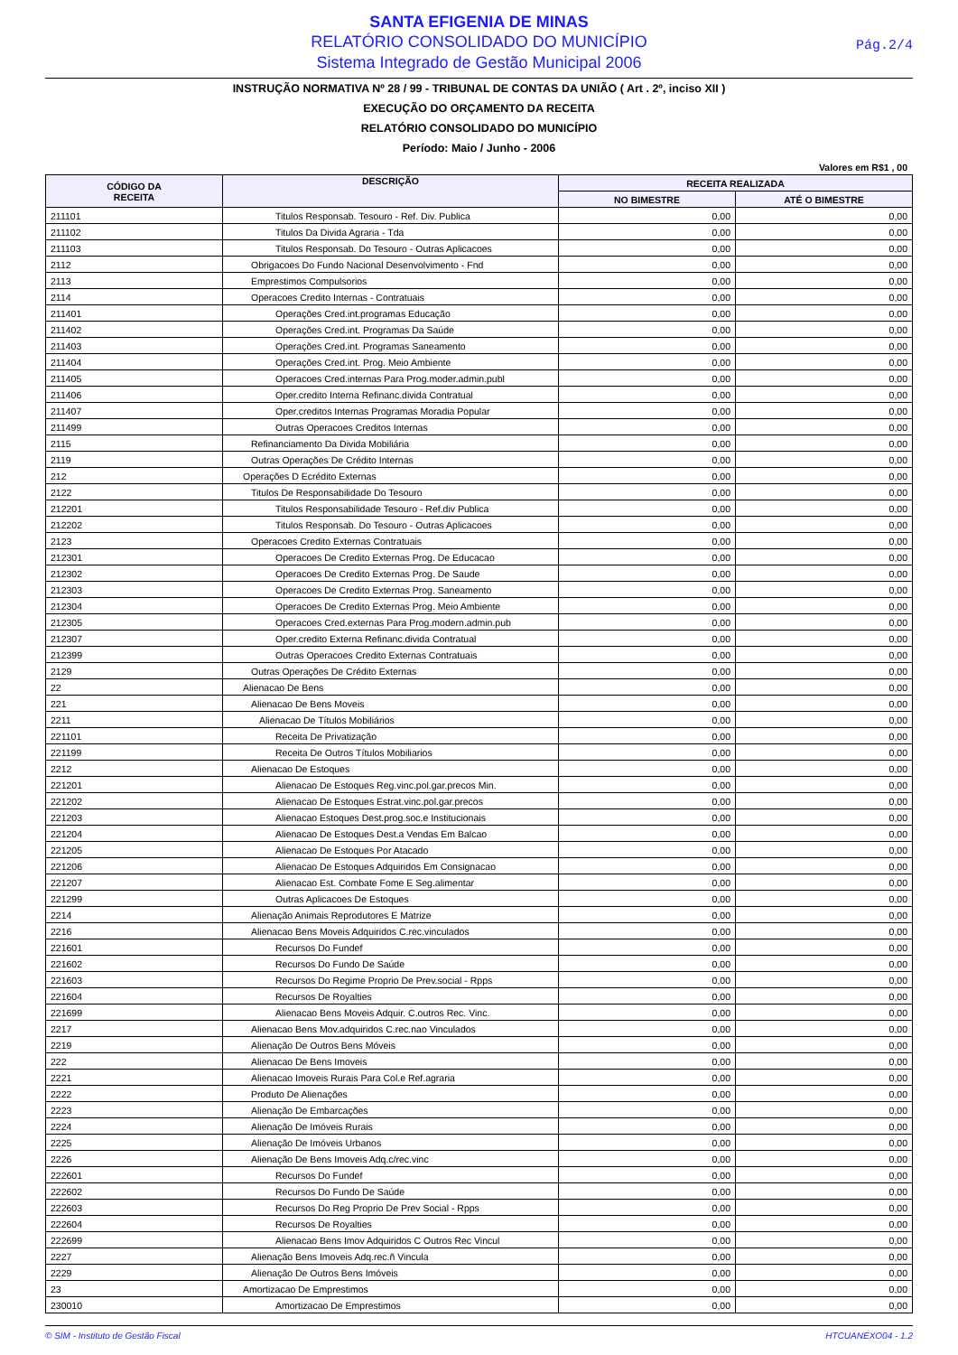SANTA EFIGENIA DE MINAS
RELATÓRIO CONSOLIDADO DO MUNICÍPIO
Sistema Integrado de Gestão Municipal 2006
Pág.2/4
INSTRUÇÃO NORMATIVA Nº 28 / 99 - TRIBUNAL DE CONTAS DA UNIÃO ( Art . 2º, inciso XII )
EXECUÇÃO DO ORÇAMENTO DA RECEITA
RELATÓRIO CONSOLIDADO DO MUNICÍPIO
Período: Maio / Junho - 2006
Valores em R$1 , 00
| CÓDIGO DA RECEITA | DESCRIÇÃO | RECEITA REALIZADA | |
| --- | --- | --- | --- |
| | | NO BIMESTRE | ATÉ O BIMESTRE |
| 211101 | Titulos Responsab. Tesouro - Ref. Div. Publica | 0,00 | 0,00 |
| 211102 | Titulos Da Divida Agraria - Tda | 0,00 | 0,00 |
| 211103 | Titulos Responsab. Do Tesouro - Outras Aplicacoes | 0,00 | 0,00 |
| 2112 | Obrigacoes Do Fundo Nacional Desenvolvimento - Fnd | 0,00 | 0,00 |
| 2113 | Emprestimos Compulsorios | 0,00 | 0,00 |
| 2114 | Operacoes Credito Internas - Contratuais | 0,00 | 0,00 |
| 211401 | Operações Cred.int.programas Educação | 0,00 | 0,00 |
| 211402 | Operações Cred.int. Programas Da Saúde | 0,00 | 0,00 |
| 211403 | Operações Cred.int. Programas Saneamento | 0,00 | 0,00 |
| 211404 | Operações Cred.int. Prog. Meio Ambiente | 0,00 | 0,00 |
| 211405 | Operacoes Cred.internas Para Prog.moder.admin.publ | 0,00 | 0,00 |
| 211406 | Oper.credito Interna Refinanc.divida Contratual | 0,00 | 0,00 |
| 211407 | Oper.creditos Internas Programas Moradia Popular | 0,00 | 0,00 |
| 211499 | Outras Operacoes Creditos Internas | 0,00 | 0,00 |
| 2115 | Refinanciamento Da Divida Mobiliária | 0,00 | 0,00 |
| 2119 | Outras Operações De Crédito Internas | 0,00 | 0,00 |
| 212 | Operações D Ecrédito Externas | 0,00 | 0,00 |
| 2122 | Titulos De Responsabilidade Do Tesouro | 0,00 | 0,00 |
| 212201 | Titulos Responsabilidade Tesouro - Ref.div Publica | 0,00 | 0,00 |
| 212202 | Titulos Responsab. Do Tesouro - Outras Aplicacoes | 0,00 | 0,00 |
| 2123 | Operacoes Credito Externas Contratuais | 0,00 | 0,00 |
| 212301 | Operacoes De Credito Externas Prog. De Educacao | 0,00 | 0,00 |
| 212302 | Operacoes De Credito Externas Prog. De Saude | 0,00 | 0,00 |
| 212303 | Operacoes De Credito Externas Prog. Saneamento | 0,00 | 0,00 |
| 212304 | Operacoes De Credito Externas Prog. Meio Ambiente | 0,00 | 0,00 |
| 212305 | Operacoes Cred.externas Para Prog.modern.admin.pub | 0,00 | 0,00 |
| 212307 | Oper.credito Externa Refinanc.divida Contratual | 0,00 | 0,00 |
| 212399 | Outras Operacoes Credito Externas Contratuais | 0,00 | 0,00 |
| 2129 | Outras Operações De Crédito Externas | 0,00 | 0,00 |
| 22 | Alienacao De Bens | 0,00 | 0,00 |
| 221 | Alienacao De Bens Moveis | 0,00 | 0,00 |
| 2211 | Alienacao De Títulos Mobiliários | 0,00 | 0,00 |
| 221101 | Receita De Privatização | 0,00 | 0,00 |
| 221199 | Receita De Outros Títulos Mobiliarios | 0,00 | 0,00 |
| 2212 | Alienacao De Estoques | 0,00 | 0,00 |
| 221201 | Alienacao De Estoques Reg.vinc.pol.gar.precos Min. | 0,00 | 0,00 |
| 221202 | Alienacao De Estoques Estrat.vinc.pol.gar.precos | 0,00 | 0,00 |
| 221203 | Alienacao Estoques Dest.prog.soc.e Institucionais | 0,00 | 0,00 |
| 221204 | Alienacao De Estoques Dest.a Vendas Em Balcao | 0,00 | 0,00 |
| 221205 | Alienacao De Estoques Por Atacado | 0,00 | 0,00 |
| 221206 | Alienacao De Estoques Adquiridos Em Consignacao | 0,00 | 0,00 |
| 221207 | Alienacao Est. Combate Fome E Seg.alimentar | 0,00 | 0,00 |
| 221299 | Outras Aplicacoes De Estoques | 0,00 | 0,00 |
| 2214 | Alienação Animais Reprodutores E Matrize | 0,00 | 0,00 |
| 2216 | Alienacao Bens Moveis Adquiridos C.rec.vinculados | 0,00 | 0,00 |
| 221601 | Recursos Do Fundef | 0,00 | 0,00 |
| 221602 | Recursos Do Fundo De Saúde | 0,00 | 0,00 |
| 221603 | Recursos Do Regime Proprio De Prev.social - Rpps | 0,00 | 0,00 |
| 221604 | Recursos De Royalties | 0,00 | 0,00 |
| 221699 | Alienacao Bens Moveis Adquir. C.outros Rec. Vinc. | 0,00 | 0,00 |
| 2217 | Alienacao Bens Mov.adquiridos C.rec.nao Vinculados | 0,00 | 0,00 |
| 2219 | Alienação De Outros Bens Móveis | 0,00 | 0,00 |
| 222 | Alienacao De Bens Imoveis | 0,00 | 0,00 |
| 2221 | Alienacao Imoveis Rurais Para Col.e Ref.agraria | 0,00 | 0,00 |
| 2222 | Produto De Alienações | 0,00 | 0,00 |
| 2223 | Alienação De Embarcações | 0,00 | 0,00 |
| 2224 | Alienação De Imóveis Rurais | 0,00 | 0,00 |
| 2225 | Alienação De Imóveis Urbanos | 0,00 | 0,00 |
| 2226 | Alienação De Bens Imoveis Adq.c/rec.vinc | 0,00 | 0,00 |
| 222601 | Recursos Do Fundef | 0,00 | 0,00 |
| 222602 | Recursos Do Fundo De Saúde | 0,00 | 0,00 |
| 222603 | Recursos Do Reg Proprio De Prev Social - Rpps | 0,00 | 0,00 |
| 222604 | Recursos De Royalties | 0,00 | 0,00 |
| 222699 | Alienacao Bens Imov Adquiridos C Outros Rec Vincul | 0,00 | 0,00 |
| 2227 | Alienação Bens Imoveis Adq.rec.ñ Vincula | 0,00 | 0,00 |
| 2229 | Alienação De Outros Bens Imóveis | 0,00 | 0,00 |
| 23 | Amortizacao De Emprestimos | 0,00 | 0,00 |
| 230010 | Amortizacao De Emprestimos | 0,00 | 0,00 |
© SIM - Instituto de Gestão Fiscal HTCUANEXO04 - 1.2